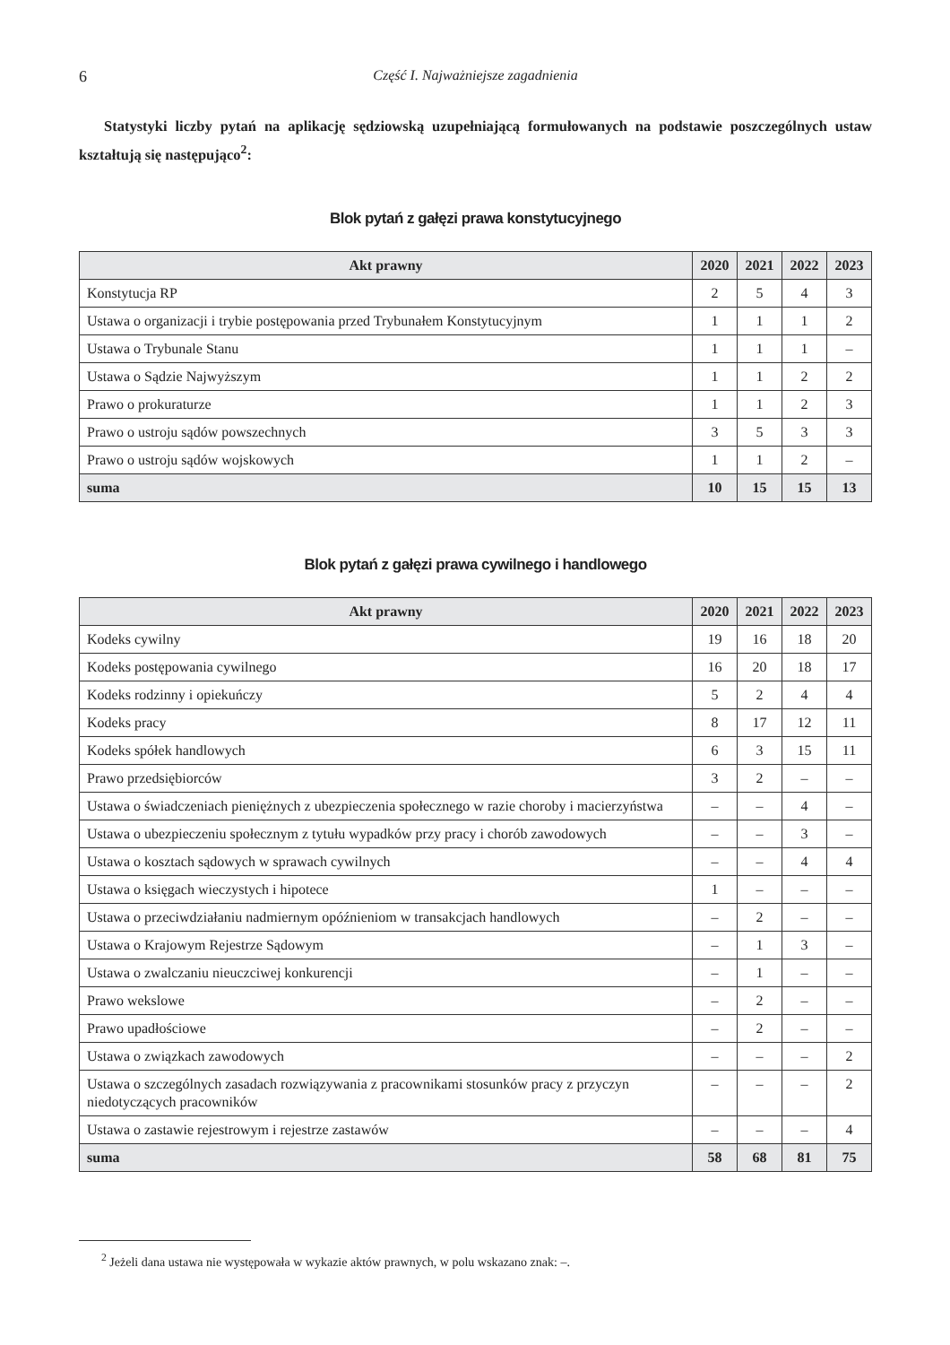6 Część I. Najważniejsze zagadnienia
Statystyki liczby pytań na aplikację sędziowską uzupełniającą formułowanych na podstawie poszczególnych ustaw kształtują się następująco<sup>2</sup>:
Blok pytań z gałęzi prawa konstytucyjnego
| Akt prawny | 2020 | 2021 | 2022 | 2023 |
| --- | --- | --- | --- | --- |
| Konstytucja RP | 2 | 5 | 4 | 3 |
| Ustawa o organizacji i trybie postępowania przed Trybunałem Konstytucyjnym | 1 | 1 | 1 | 2 |
| Ustawa o Trybunale Stanu | 1 | 1 | 1 | – |
| Ustawa o Sądzie Najwyższym | 1 | 1 | 2 | 2 |
| Prawo o prokuraturze | 1 | 1 | 2 | 3 |
| Prawo o ustroju sądów powszechnych | 3 | 5 | 3 | 3 |
| Prawo o ustroju sądów wojskowych | 1 | 1 | 2 | – |
| suma | 10 | 15 | 15 | 13 |
Blok pytań z gałęzi prawa cywilnego i handlowego
| Akt prawny | 2020 | 2021 | 2022 | 2023 |
| --- | --- | --- | --- | --- |
| Kodeks cywilny | 19 | 16 | 18 | 20 |
| Kodeks postępowania cywilnego | 16 | 20 | 18 | 17 |
| Kodeks rodzinny i opiekuńczy | 5 | 2 | 4 | 4 |
| Kodeks pracy | 8 | 17 | 12 | 11 |
| Kodeks spółek handlowych | 6 | 3 | 15 | 11 |
| Prawo przedsiębiorców | 3 | 2 | – | – |
| Ustawa o świadczeniach pieniężnych z ubezpieczenia społecznego w razie choroby i macierzyństwa | – | – | 4 | – |
| Ustawa o ubezpieczeniu społecznym z tytułu wypadków przy pracy i chorób zawodowych | – | – | 3 | – |
| Ustawa o kosztach sądowych w sprawach cywilnych | – | – | 4 | 4 |
| Ustawa o księgach wieczystych i hipotece | 1 | – | – | – |
| Ustawa o przeciwdziałaniu nadmiernym opóźnieniom w transakcjach handlowych | – | 2 | – | – |
| Ustawa o Krajowym Rejestrze Sądowym | – | 1 | 3 | – |
| Ustawa o zwalczaniu nieuczciwej konkurencji | – | 1 | – | – |
| Prawo wekslowe | – | 2 | – | – |
| Prawo upadłościowe | – | 2 | – | – |
| Ustawa o związkach zawodowych | – | – | – | 2 |
| Ustawa o szczególnych zasadach rozwiązywania z pracownikami stosunków pracy z przyczyn niedotyczących pracowników | – | – | – | 2 |
| Ustawa o zastawie rejestrowym i rejestrze zastawów | – | – | – | 4 |
| suma | 58 | 68 | 81 | 75 |
<sup>2</sup> Jeżeli dana ustawa nie występowała w wykazie aktów prawnych, w polu wskazano znak: –.